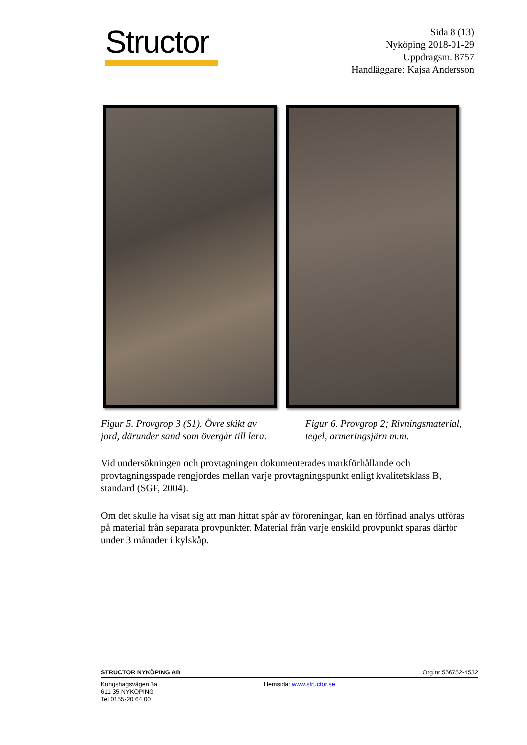Structor
Sida 8 (13)
Nyköping 2018-01-29
Uppdragsnr. 8757
Handläggare: Kajsa Andersson
Figur 5. Provgrop 3 (S1). Övre skikt av jord, därunder sand som övergår till lera.
Figur 6. Provgrop 2; Rivningsmaterial, tegel, armeringsjärn m.m.
Vid undersökningen och provtagningen dokumenterades markförhållande och provtagningsspade rengjordes mellan varje provtagningspunkt enligt kvalitetsklass B, standard (SGF, 2004).
Om det skulle ha visat sig att man hittat spår av föroreningar, kan en förfinad analys utföras på material från separata provpunkter. Material från varje enskild provpunkt sparas därför under 3 månader i kylskåp.
STRUCTOR NYKÖPING AB Org.nr 556752-4532
Kungshagsvägen 3a
611 35 NYKÖPING
Tel 0155-20 64 00
Hemsida: www.structor.se